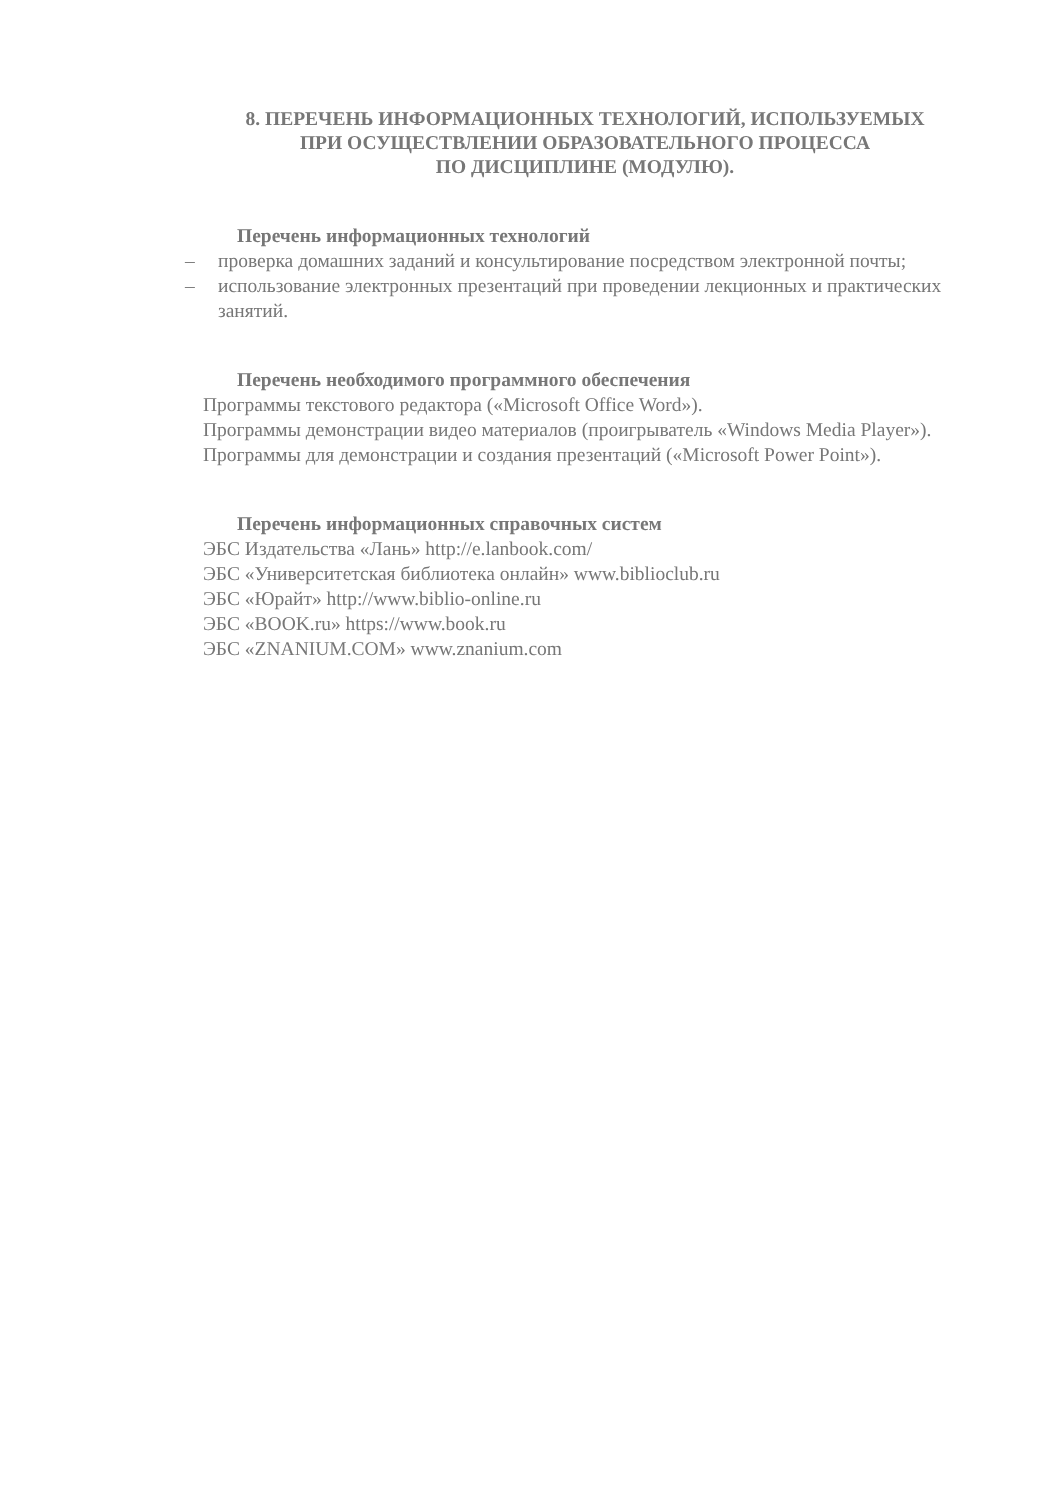8. ПЕРЕЧЕНЬ ИНФОРМАЦИОННЫХ ТЕХНОЛОГИЙ, ИСПОЛЬЗУЕМЫХ
ПРИ ОСУЩЕСТВЛЕНИИ ОБРАЗОВАТЕЛЬНОГО ПРОЦЕССА
ПО ДИСЦИПЛИНЕ (МОДУЛЮ).
Перечень информационных технологий
– проверка домашних заданий и консультирование посредством электронной почты;
– использование электронных презентаций при проведении лекционных и практических занятий.
Перечень необходимого программного обеспечения
Программы текстового редактора («Microsoft Office Word»).
Программы демонстрации видео материалов (проигрыватель «Windows Media Player»).
Программы для демонстрации и создания презентаций («Microsoft Power Point»).
Перечень информационных справочных систем
ЭБС Издательства «Лань» http://e.lanbook.com/
ЭБС «Университетская библиотека онлайн» www.biblioclub.ru
ЭБС «Юрайт» http://www.biblio-online.ru
ЭБС «BOOK.ru» https://www.book.ru
ЭБС «ZNANIUM.COM» www.znanium.com